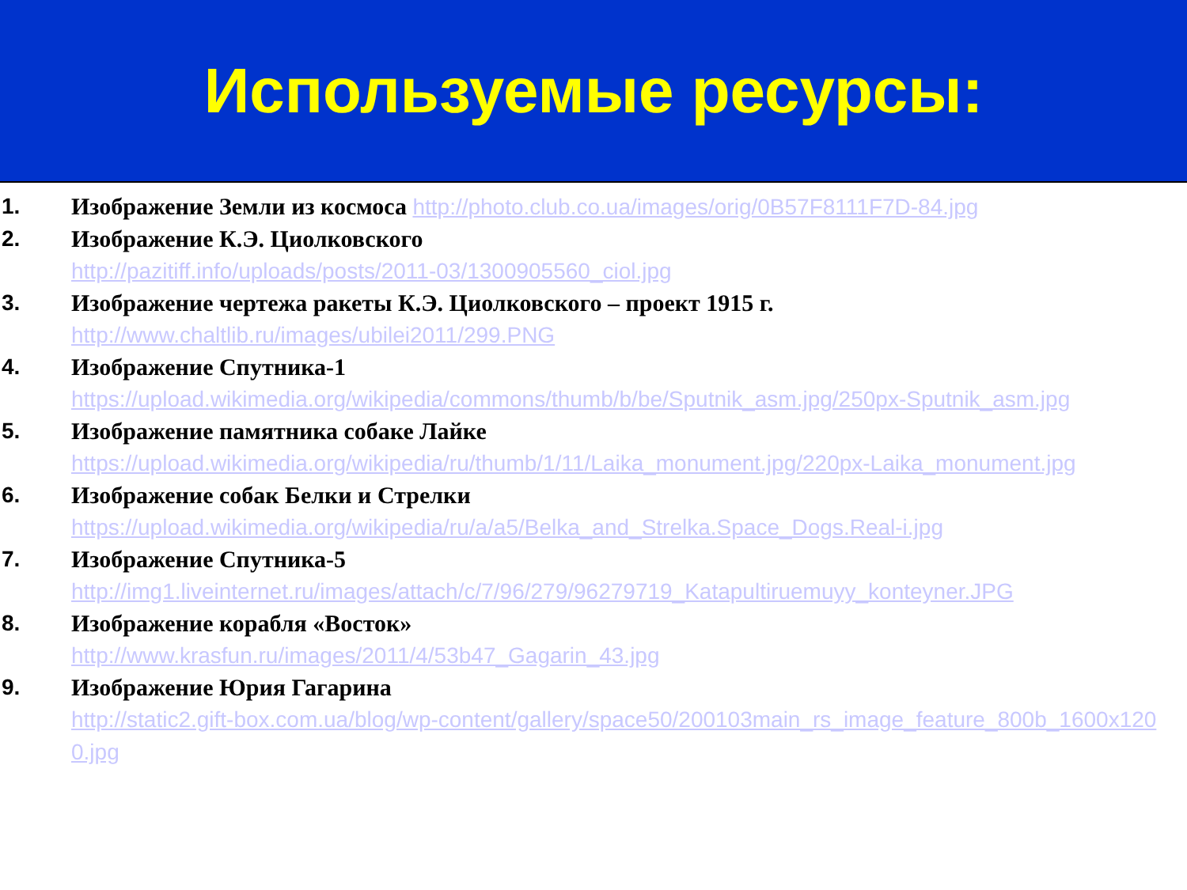Используемые ресурсы:
1. Изображение Земли из космоса http://photo.club.co.ua/images/orig/0B57F8111F7D-84.jpg
2. Изображение К.Э. Циолковского
http://pazitiff.info/uploads/posts/2011-03/1300905560_ciol.jpg
3. Изображение чертежа ракеты К.Э. Циолковского – проект 1915 г.
http://www.chaltlib.ru/images/ubilei2011/299.PNG
4. Изображение Спутника-1
https://upload.wikimedia.org/wikipedia/commons/thumb/b/be/Sputnik_asm.jpg/250px-Sputnik_asm.jpg
5. Изображение памятника собаке Лайке
https://upload.wikimedia.org/wikipedia/ru/thumb/1/11/Laika_monument.jpg/220px-Laika_monument.jpg
6. Изображение собак Белки и Стрелки
https://upload.wikimedia.org/wikipedia/ru/a/a5/Belka_and_Strelka.Space_Dogs.Real-i.jpg
7. Изображение Спутника-5
http://img1.liveinternet.ru/images/attach/c/7/96/279/96279719_Katapultiruemuyy_konteyner.JPG
8. Изображение корабля «Восток»
http://www.krasfun.ru/images/2011/4/53b47_Gagarin_43.jpg
9. Изображение Юрия Гагарина
http://static2.gift-box.com.ua/blog/wp-content/gallery/space50/200103main_rs_image_feature_800b_1600x1200.jpg